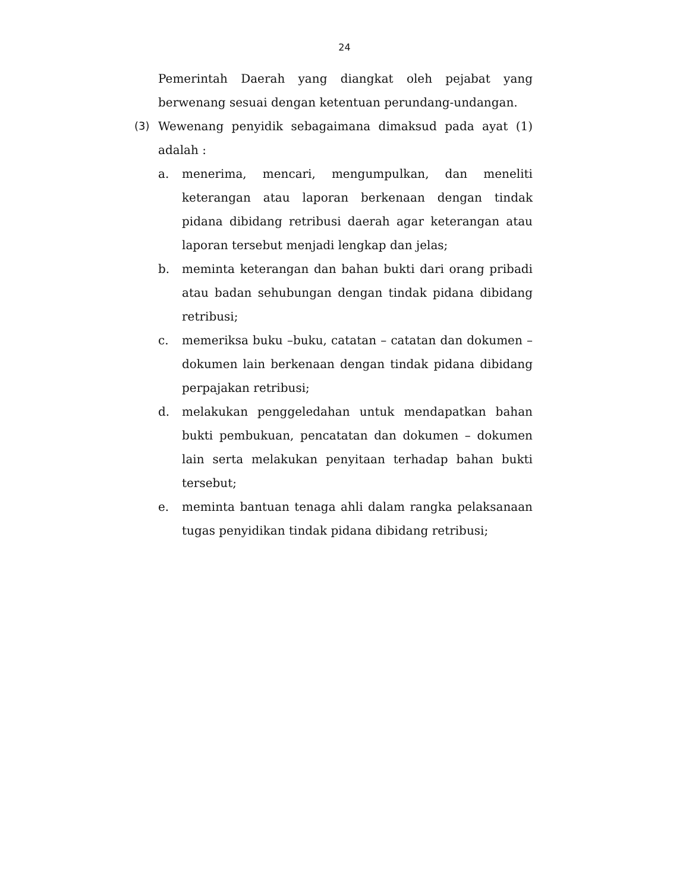24
Pemerintah Daerah yang diangkat oleh pejabat yang berwenang sesuai dengan ketentuan perundang-undangan.
(3) Wewenang penyidik sebagaimana dimaksud pada ayat (1) adalah :
a. menerima, mencari, mengumpulkan, dan meneliti keterangan atau laporan berkenaan dengan tindak pidana dibidang retribusi daerah agar keterangan atau laporan tersebut menjadi lengkap dan jelas;
b. meminta keterangan dan bahan bukti dari orang pribadi atau badan sehubungan dengan tindak pidana dibidang retribusi;
c. memeriksa buku –buku, catatan – catatan dan dokumen – dokumen lain berkenaan dengan tindak pidana dibidang perpajakan retribusi;
d. melakukan penggeledahan untuk mendapatkan bahan bukti pembukuan, pencatatan dan dokumen – dokumen lain serta melakukan penyitaan terhadap bahan bukti tersebut;
e. meminta bantuan tenaga ahli dalam rangka pelaksanaan tugas penyidikan tindak pidana dibidang retribusi;